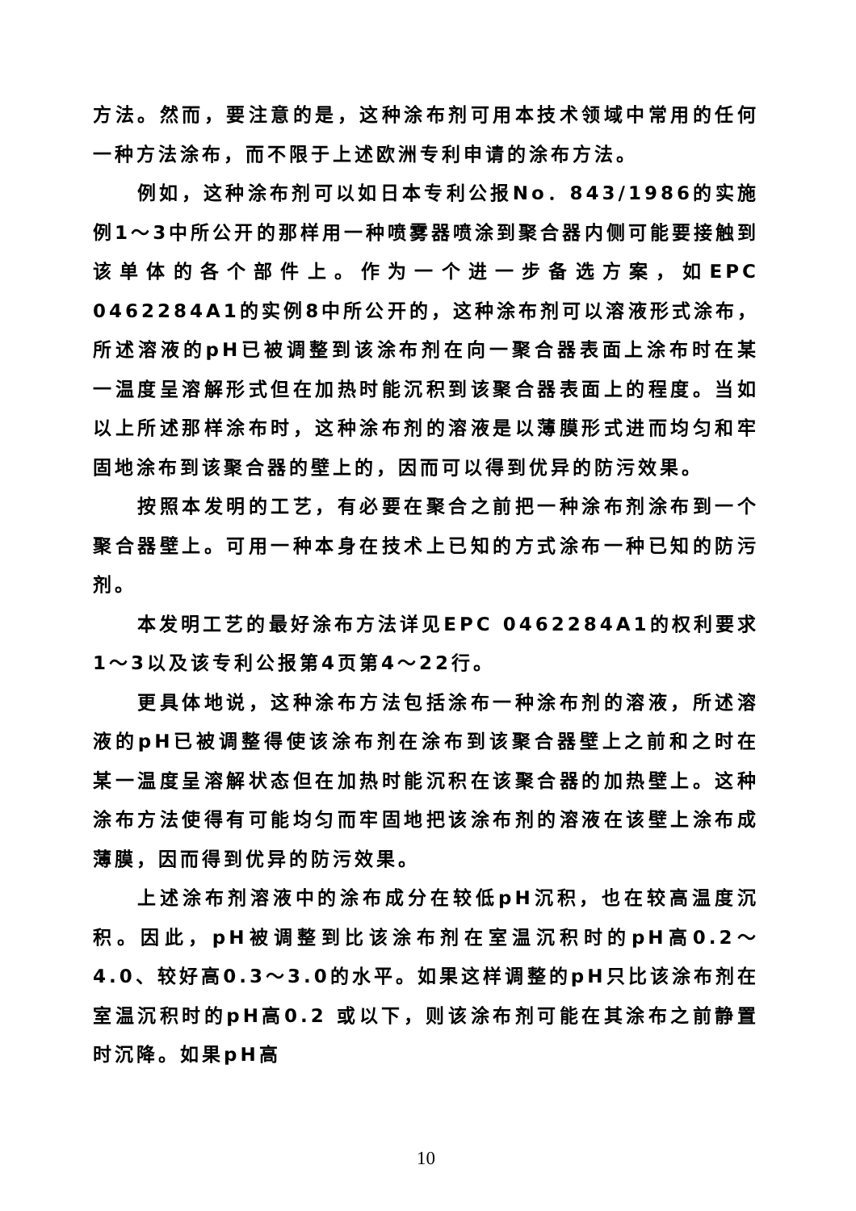方法。然而，要注意的是，这种涂布剂可用本技术领域中常用的任何一种方法涂布，而不限于上述欧洲专利申请的涂布方法。
例如，这种涂布剂可以如日本专利公报No．843/1986的实施例1～3中所公开的那样用一种喷雾器喷涂到聚合器内侧可能要接触到该单体的各个部件上。作为一个进一步备选方案，如EPC 0462284A1的实例8中所公开的，这种涂布剂可以溶液形式涂布，所述溶液的pH已被调整到该涂布剂在向一聚合器表面上涂布时在某一温度呈溶解形式但在加热时能沉积到该聚合器表面上的程度。当如以上所述那样涂布时，这种涂布剂的溶液是以薄膜形式进而均匀和牢固地涂布到该聚合器的壁上的，因而可以得到优异的防污效果。
按照本发明的工艺，有必要在聚合之前把一种涂布剂涂布到一个聚合器壁上。可用一种本身在技术上已知的方式涂布一种已知的防污剂。
本发明工艺的最好涂布方法详见EPC 0462284A1的权利要求1～3以及该专利公报第4页第4～22行。
更具体地说，这种涂布方法包括涂布一种涂布剂的溶液，所述溶液的pH已被调整得使该涂布剂在涂布到该聚合器壁上之前和之时在某一温度呈溶解状态但在加热时能沉积在该聚合器的加热壁上。这种涂布方法使得有可能均匀而牢固地把该涂布剂的溶液在该壁上涂布成薄膜，因而得到优异的防污效果。
上述涂布剂溶液中的涂布成分在较低pH沉积，也在较高温度沉积。因此，pH被调整到比该涂布剂在室温沉积时的pH高0.2～4.0、较好高0.3～3.0的水平。如果这样调整的pH只比该涂布剂在室温沉积时的pH高0.2 或以下，则该涂布剂可能在其涂布之前静置时沉降。如果pH高
10